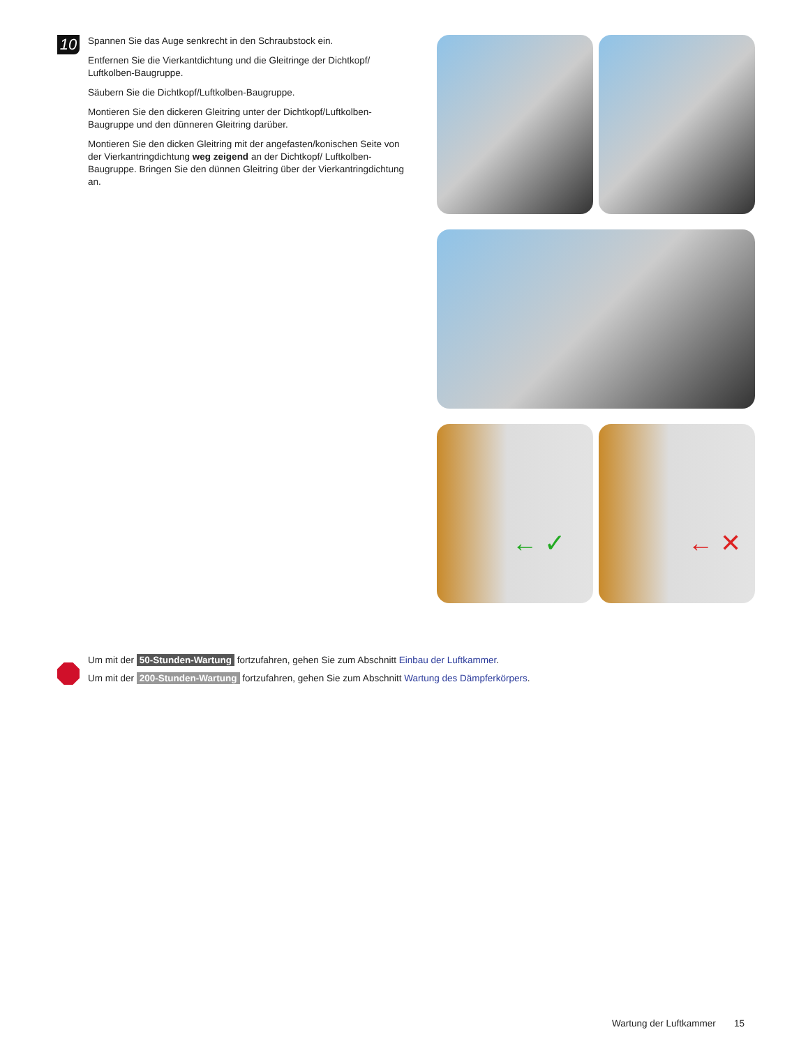10
Spannen Sie das Auge senkrecht in den Schraubstock ein.
Entfernen Sie die Vierkantdichtung und die Gleitringe der Dichtkopf/ Luftkolben-Baugruppe.
Säubern Sie die Dichtkopf/Luftkolben-Baugruppe.
Montieren Sie den dickeren Gleitring unter der Dichtkopf/Luftkolben-Baugruppe und den dünneren Gleitring darüber.
Montieren Sie den dicken Gleitring mit der angefasten/konischen Seite von der Vierkantringdichtung weg zeigend an der Dichtkopf/ Luftkolben-Baugruppe. Bringen Sie den dünnen Gleitring über der Vierkantringdichtung an.
← ✓
← ✕
Um mit der 50-Stunden-Wartung fortzufahren, gehen Sie zum Abschnitt Einbau der Luftkammer.
Um mit der 200-Stunden-Wartung fortzufahren, gehen Sie zum Abschnitt Wartung des Dämpferkörpers.
Wartung der Luftkammer 15